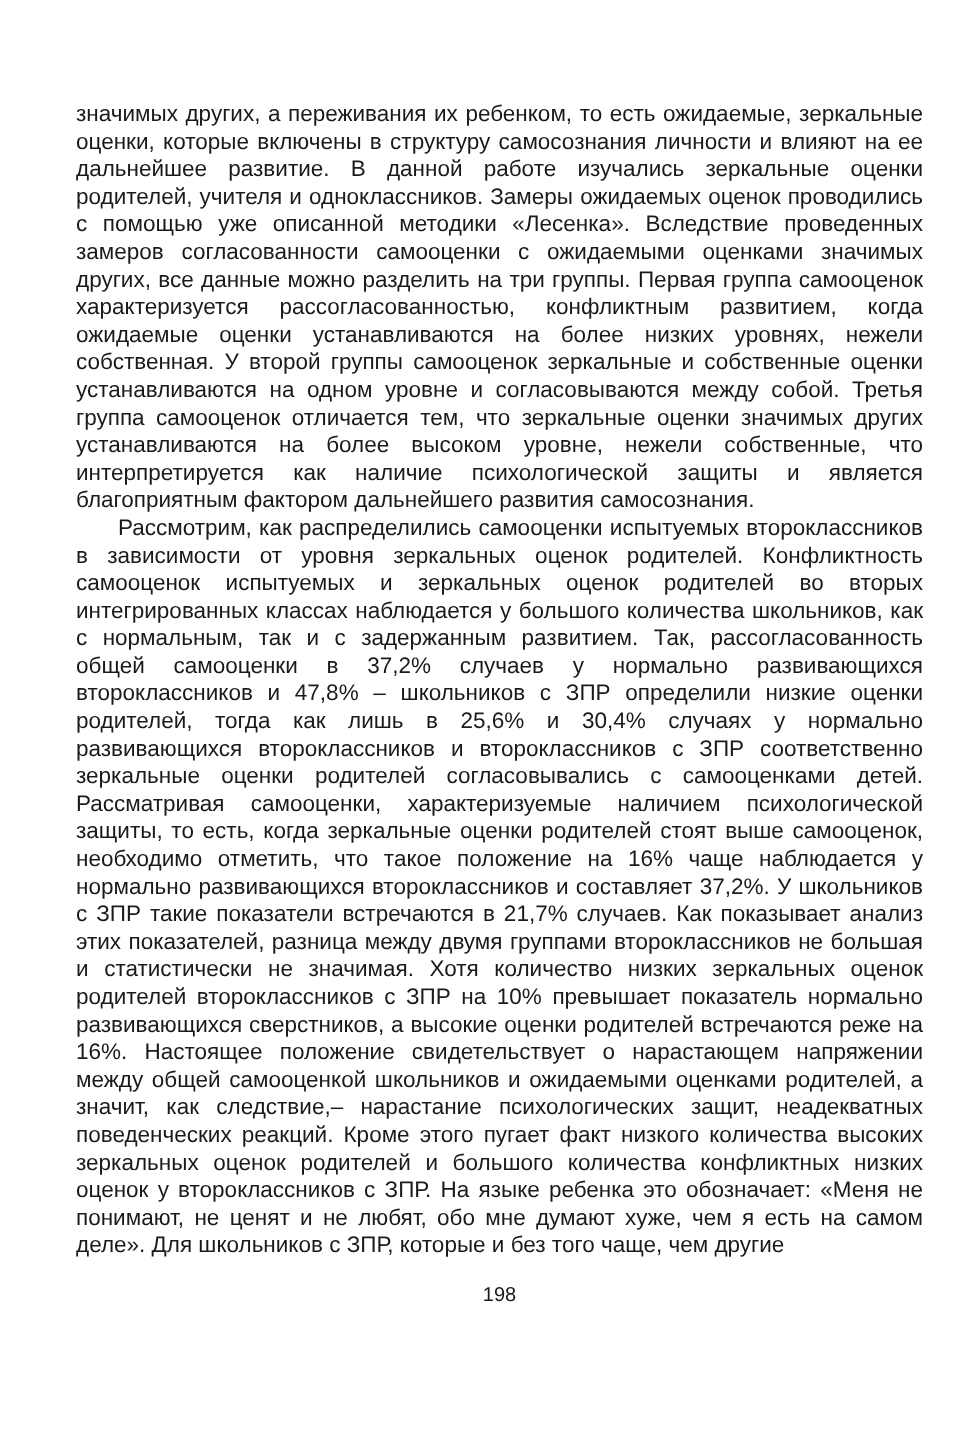значимых других, а переживания их ребенком, то есть ожидаемые, зеркальные оценки, которые включены в структуру самосознания личности и влияют на ее дальнейшее развитие. В данной работе изучались зеркальные оценки родителей, учителя и одноклассников. Замеры ожидаемых оценок проводились с помощью уже описанной методики «Лесенка». Вследствие проведенных замеров согласованности самооценки с ожидаемыми оценками значимых других, все данные можно разделить на три группы. Первая группа самооценок характеризуется рассогласованностью, конфликтным развитием, когда ожидаемые оценки устанавливаются на более низких уровнях, нежели собственная. У второй группы самооценок зеркальные и собственные оценки устанавливаются на одном уровне и согласовываются между собой. Третья группа самооценок отличается тем, что зеркальные оценки значимых других устанавливаются на более высоком уровне, нежели собственные, что интерпретируется как наличие психологической защиты и является благоприятным фактором дальнейшего развития самосознания.
Рассмотрим, как распределились самооценки испытуемых второклассников в зависимости от уровня зеркальных оценок родителей. Конфликтность самооценок испытуемых и зеркальных оценок родителей во вторых интегрированных классах наблюдается у большого количества школьников, как с нормальным, так и с задержанным развитием. Так, рассогласованность общей самооценки в 37,2% случаев у нормально развивающихся второклассников и 47,8% – школьников с ЗПР определили низкие оценки родителей, тогда как лишь в 25,6% и 30,4% случаях у нормально развивающихся второклассников и второклассников с ЗПР соответственно зеркальные оценки родителей согласовывались с самооценками детей. Рассматривая самооценки, характеризуемые наличием психологической защиты, то есть, когда зеркальные оценки родителей стоят выше самооценок, необходимо отметить, что такое положение на 16% чаще наблюдается у нормально развивающихся второклассников и составляет 37,2%. У школьников с ЗПР такие показатели встречаются в 21,7% случаев. Как показывает анализ этих показателей, разница между двумя группами второклассников не большая и статистически не значимая. Хотя количество низких зеркальных оценок родителей второклассников с ЗПР на 10% превышает показатель нормально развивающихся сверстников, а высокие оценки родителей встречаются реже на 16%. Настоящее положение свидетельствует о нарастающем напряжении между общей самооценкой школьников и ожидаемыми оценками родителей, а значит, как следствие,– нарастание психологических защит, неадекватных поведенческих реакций. Кроме этого пугает факт низкого количества высоких зеркальных оценок родителей и большого количества конфликтных низких оценок у второклассников с ЗПР. На языке ребенка это обозначает: «Меня не понимают, не ценят и не любят, обо мне думают хуже, чем я есть на самом деле». Для школьников с ЗПР, которые и без того чаще, чем другие
198